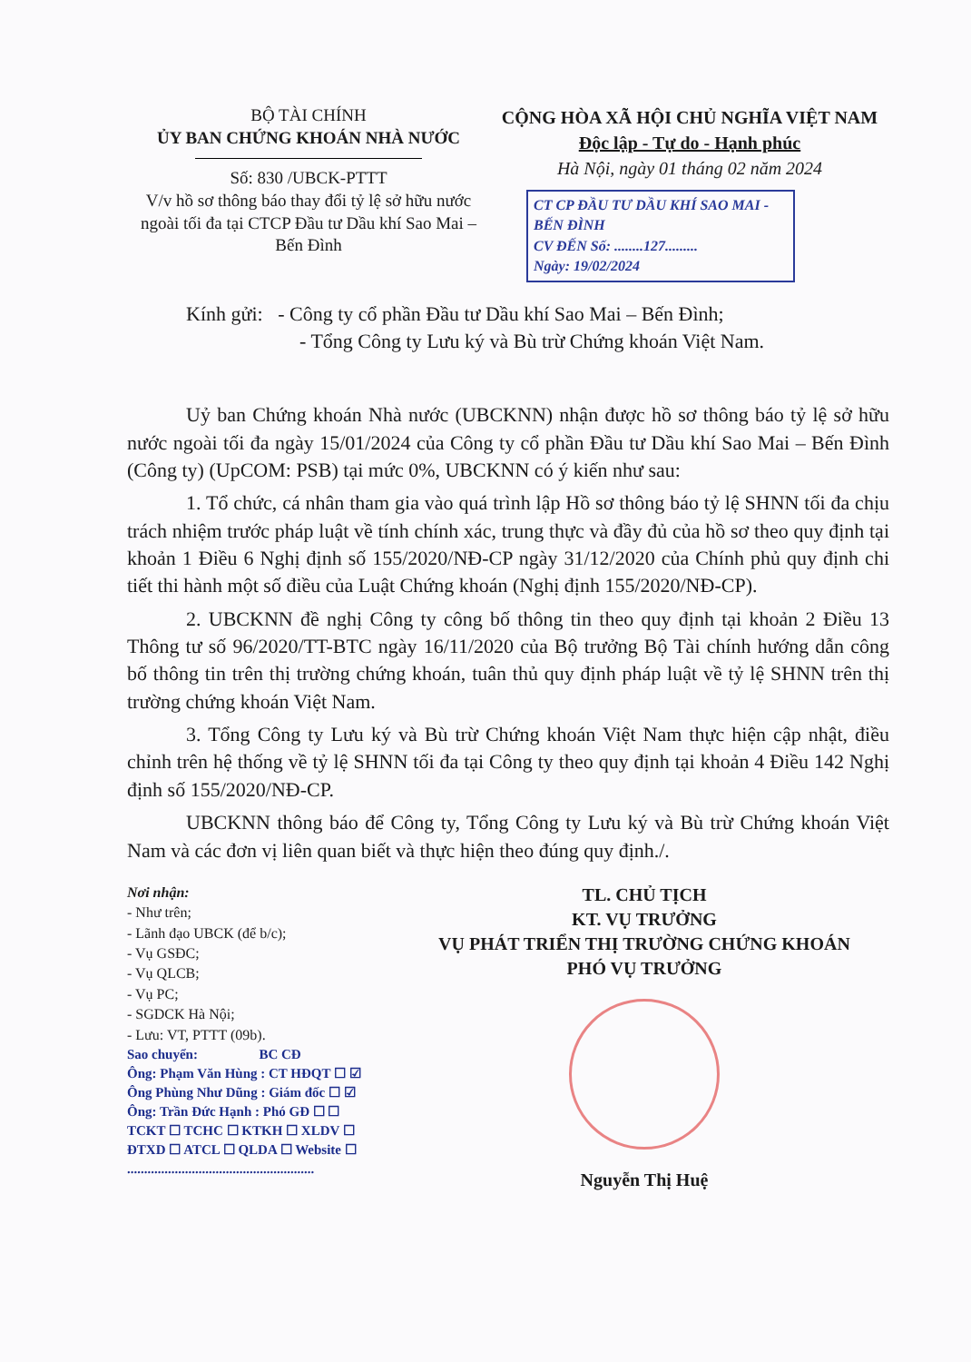BỘ TÀI CHÍNH
ỦY BAN CHỨNG KHOÁN NHÀ NƯỚC
Số: 830 /UBCK-PTTT
V/v hồ sơ thông báo thay đổi tỷ lệ sở hữu nước ngoài tối đa tại CTCP Đầu tư Dầu khí Sao Mai – Bến Đình
CỘNG HÒA XÃ HỘI CHỦ NGHĨA VIỆT NAM
Độc lập - Tự do - Hạnh phúc
Hà Nội, ngày 01 tháng 02 năm 2024
CT CP ĐẦU TƯ DẦU KHÍ SAO MAI - BẾN ĐÌNH
CV ĐẾN Số: ........127.........
Ngày: 19/02/2024
Kính gửi: - Công ty cổ phần Đầu tư Dầu khí Sao Mai – Bến Đình;
- Tổng Công ty Lưu ký và Bù trừ Chứng khoán Việt Nam.
Uỷ ban Chứng khoán Nhà nước (UBCKNN) nhận được hồ sơ thông báo tỷ lệ sở hữu nước ngoài tối đa ngày 15/01/2024 của Công ty cổ phần Đầu tư Dầu khí Sao Mai – Bến Đình (Công ty) (UpCOM: PSB) tại mức 0%, UBCKNN có ý kiến như sau:
1. Tổ chức, cá nhân tham gia vào quá trình lập Hồ sơ thông báo tỷ lệ SHNN tối đa chịu trách nhiệm trước pháp luật về tính chính xác, trung thực và đầy đủ của hồ sơ theo quy định tại khoản 1 Điều 6 Nghị định số 155/2020/NĐ-CP ngày 31/12/2020 của Chính phủ quy định chi tiết thi hành một số điều của Luật Chứng khoán (Nghị định 155/2020/NĐ-CP).
2. UBCKNN đề nghị Công ty công bố thông tin theo quy định tại khoản 2 Điều 13 Thông tư số 96/2020/TT-BTC ngày 16/11/2020 của Bộ trưởng Bộ Tài chính hướng dẫn công bố thông tin trên thị trường chứng khoán, tuân thủ quy định pháp luật về tỷ lệ SHNN trên thị trường chứng khoán Việt Nam.
3. Tổng Công ty Lưu ký và Bù trừ Chứng khoán Việt Nam thực hiện cập nhật, điều chỉnh trên hệ thống về tỷ lệ SHNN tối đa tại Công ty theo quy định tại khoản 4 Điều 142 Nghị định số 155/2020/NĐ-CP.
UBCKNN thông báo để Công ty, Tổng Công ty Lưu ký và Bù trừ Chứng khoán Việt Nam và các đơn vị liên quan biết và thực hiện theo đúng quy định./.
Nơi nhận:
- Như trên;
- Lãnh đạo UBCK (để b/c);
- Vụ GSĐC;
- Vụ QLCB;
- Vụ PC;
- SGDCK Hà Nội;
- Lưu: VT, PTTT (09b).
Sao chuyển: BC CĐ
Ông: Phạm Văn Hùng : CT HĐQT ☐ ☑
Ông Phùng Như Dũng : Giám đốc ☐ ☑
Ông: Trần Đức Hạnh : Phó GĐ ☐ ☐
TCKT ☐ TCHC ☐ KTKH ☐ XLDV ☐
ĐTXD ☐ ATCL ☐ QLDA ☐ Website ☐
.......................................................
TL. CHỦ TỊCH
KT. VỤ TRƯỞNG
VỤ PHÁT TRIỂN THỊ TRƯỜNG CHỨNG KHOÁN
PHÓ VỤ TRƯỞNG
Nguyễn Thị Huệ